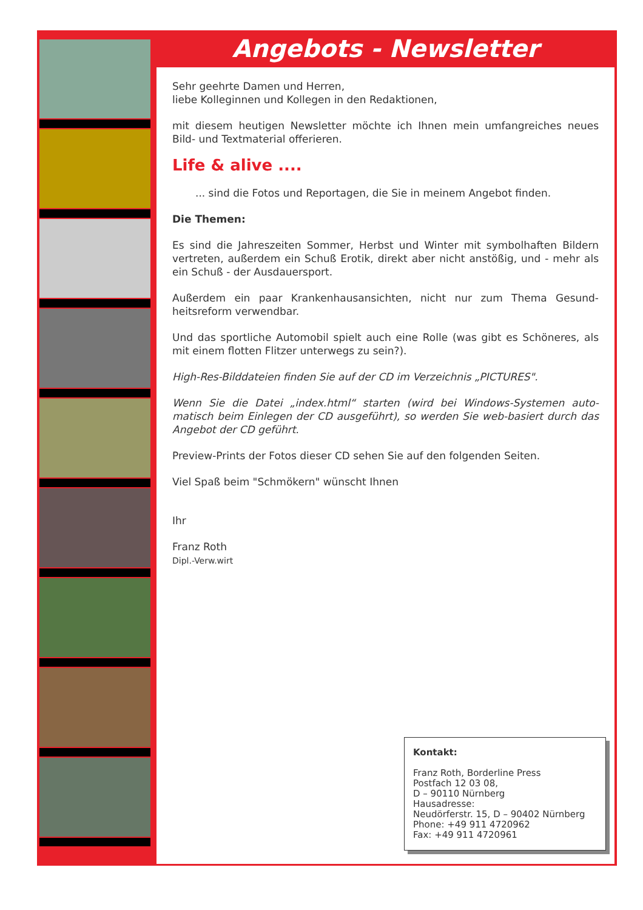Angebots - Newsletter
Sehr geehrte Damen und Herren,
liebe Kolleginnen und Kollegen in den Redaktionen,
mit diesem heutigen Newsletter möchte ich Ihnen mein umfangreiches neues Bild- und Textmaterial offerieren.
Life & alive ....
... sind die Fotos und Reportagen, die Sie in meinem Angebot finden.
Die Themen:
Es sind die Jahreszeiten Sommer, Herbst und Winter mit symbolhaften Bildern vertreten, außerdem ein Schuß Erotik, direkt aber nicht anstößig, und - mehr als ein Schuß - der Ausdauersport.
Außerdem ein paar Krankenhausansichten, nicht nur zum Thema Gesund-heitsreform verwendbar.
Und das sportliche Automobil spielt auch eine Rolle (was gibt es Schöneres, als mit einem flotten Flitzer unterwegs zu sein?).
High-Res-Bilddateien finden Sie auf der CD im Verzeichnis „PICTURES".
Wenn Sie die Datei „index.html“ starten (wird bei Windows-Systemen auto-matisch beim Einlegen der CD ausgeführt), so werden Sie web-basiert durch das Angebot der CD geführt.
Preview-Prints der Fotos dieser CD sehen Sie auf den folgenden Seiten.
Viel Spaß beim "Schmökern" wünscht Ihnen
Ihr
Franz Roth
Dipl.-Verw.wirt
Kontakt:
Franz Roth, Borderline Press
Postfach 12 03 08,
D – 90110 Nürnberg
Hausadresse:
Neudörferstr. 15, D – 90402 Nürnberg
Phone: +49 911 4720962
Fax: +49 911 4720961